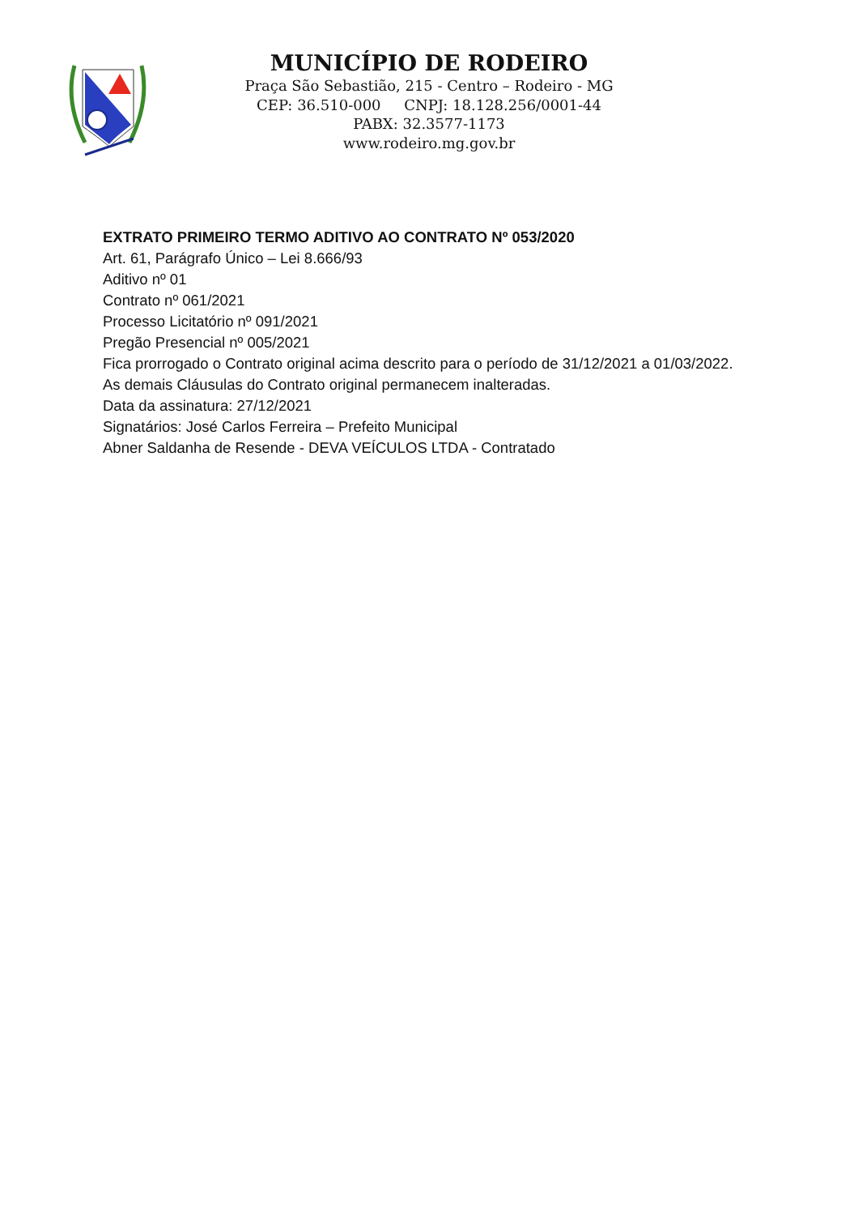MUNICÍPIO DE RODEIRO
Praça São Sebastião, 215 - Centro – Rodeiro - MG
CEP: 36.510-000 CNPJ: 18.128.256/0001-44
PABX: 32.3577-1173
www.rodeiro.mg.gov.br
EXTRATO PRIMEIRO TERMO ADITIVO AO CONTRATO Nº 053/2020
Art. 61, Parágrafo Único – Lei 8.666/93
Aditivo nº 01
Contrato nº 061/2021
Processo Licitatório nº 091/2021
Pregão Presencial nº 005/2021
Fica prorrogado o Contrato original acima descrito para o período de 31/12/2021 a 01/03/2022.
As demais Cláusulas do Contrato original permanecem inalteradas.
Data da assinatura: 27/12/2021
Signatários: José Carlos Ferreira – Prefeito Municipal
Abner Saldanha de Resende - DEVA VEÍCULOS LTDA - Contratado